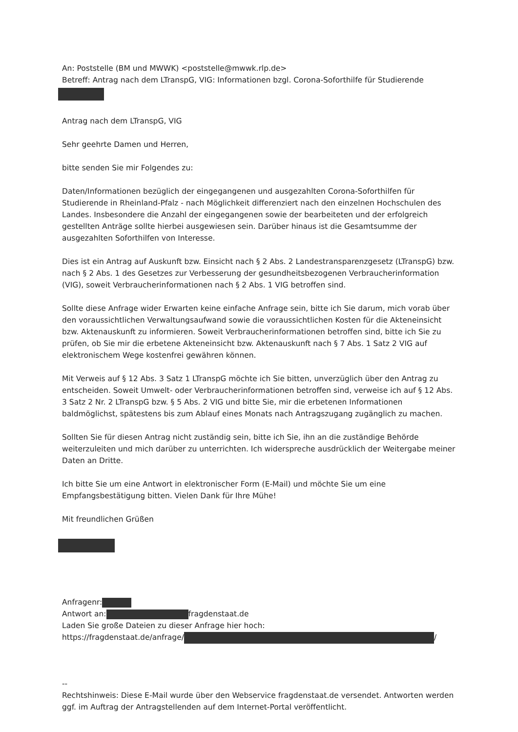An: Poststelle (BM und MWWK) <poststelle@mwwk.rlp.de>
Betreff: Antrag nach dem LTranspG, VIG: Informationen bzgl. Corona-Soforthilfe für Studierende
Antrag nach dem LTranspG, VIG
Sehr geehrte Damen und Herren,
bitte senden Sie mir Folgendes zu:
Daten/Informationen bezüglich der eingegangenen und ausgezahlten Corona-Soforthilfen für Studierende in Rheinland-Pfalz - nach Möglichkeit differenziert nach den einzelnen Hochschulen des Landes. Insbesondere die Anzahl der eingegangenen sowie der bearbeiteten und der erfolgreich gestellten Anträge sollte hierbei ausgewiesen sein. Darüber hinaus ist die Gesamtsumme der ausgezahlten Soforthilfen von Interesse.
Dies ist ein Antrag auf Auskunft bzw. Einsicht nach § 2 Abs. 2 Landestransparenzgesetz (LTranspG) bzw. nach § 2 Abs. 1 des Gesetzes zur Verbesserung der gesundheitsbezogenen Verbraucherinformation (VIG), soweit Verbraucherinformationen nach § 2 Abs. 1 VIG betroffen sind.
Sollte diese Anfrage wider Erwarten keine einfache Anfrage sein, bitte ich Sie darum, mich vorab über den voraussichtlichen Verwaltungsaufwand sowie die voraussichtlichen Kosten für die Akteneinsicht bzw. Aktenauskunft zu informieren. Soweit Verbraucherinformationen betroffen sind, bitte ich Sie zu prüfen, ob Sie mir die erbetene Akteneinsicht bzw. Aktenauskunft nach § 7 Abs. 1 Satz 2 VIG auf elektronischem Wege kostenfrei gewähren können.
Mit Verweis auf § 12 Abs. 3 Satz 1 LTranspG möchte ich Sie bitten, unverzüglich über den Antrag zu entscheiden. Soweit Umwelt- oder Verbraucherinformationen betroffen sind, verweise ich auf § 12 Abs. 3 Satz 2 Nr. 2 LTranspG bzw. § 5 Abs. 2 VIG und bitte Sie, mir die erbetenen Informationen baldmöglichst, spätestens bis zum Ablauf eines Monats nach Antragszugang zugänglich zu machen.
Sollten Sie für diesen Antrag nicht zuständig sein, bitte ich Sie, ihn an die zuständige Behörde weiterzuleiten und mich darüber zu unterrichten. Ich widerspreche ausdrücklich der Weitergabe meiner Daten an Dritte.
Ich bitte Sie um eine Antwort in elektronischer Form (E-Mail) und möchte Sie um eine Empfangsbestätigung bitten. Vielen Dank für Ihre Mühe!
Mit freundlichen Grüßen
Anfragenr:
Antwort an: fragdenstaat.de
Laden Sie große Dateien zu dieser Anfrage hier hoch:
https://fragdenstaat.de/anfrage/ /
--
Rechtshinweis: Diese E-Mail wurde über den Webservice fragdenstaat.de versendet. Antworten werden ggf. im Auftrag der Antragstellenden auf dem Internet-Portal veröffentlicht.